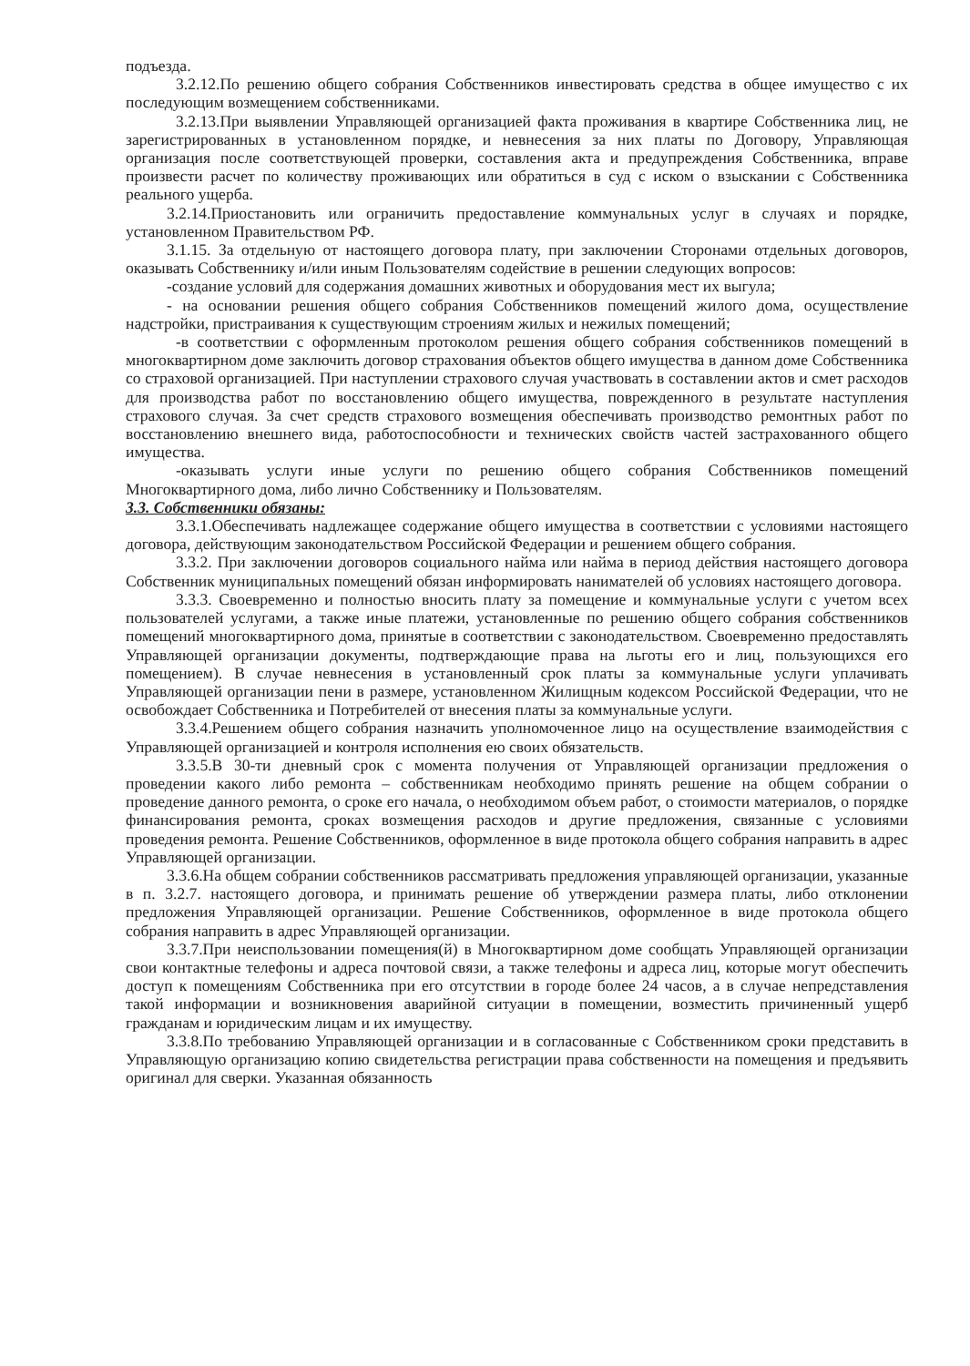подъезда.
3.2.12.По решению общего собрания Собственников инвестировать средства в общее имущество с их последующим возмещением собственниками.
3.2.13.При выявлении Управляющей организацией факта проживания в квартире Собственника лиц, не зарегистрированных в установленном порядке, и невнесения за них платы по Договору, Управляющая организация после соответствующей проверки, составления акта и предупреждения Собственника, вправе произвести расчет по количеству проживающих или обратиться в суд с иском о взыскании с Собственника реального ущерба.
3.2.14.Приостановить или ограничить предоставление коммунальных услуг в случаях и порядке, установленном Правительством РФ.
3.1.15. За отдельную от настоящего договора плату, при заключении Сторонами отдельных договоров, оказывать Собственнику и/или иным Пользователям содействие в решении следующих вопросов:
-создание условий для содержания домашних животных и оборудования мест их выгула;
- на основании решения общего собрания Собственников помещений жилого дома, осуществление надстройки, пристраивания к существующим строениям жилых и нежилых помещений;
-в соответствии с оформленным протоколом решения общего собрания собственников помещений в многоквартирном доме заключить договор страхования объектов общего имущества в данном доме Собственника со страховой организацией. При наступлении страхового случая участвовать в составлении актов и смет расходов для производства работ по восстановлению общего имущества, поврежденного в результате наступления страхового случая. За счет средств страхового возмещения обеспечивать производство ремонтных работ по восстановлению внешнего вида, работоспособности и технических свойств частей застрахованного общего имущества.
-оказывать услуги иные услуги по решению общего собрания Собственников помещений Многоквартирного дома, либо лично Собственнику и Пользователям.
3.3. Собственники обязаны:
3.3.1.Обеспечивать надлежащее содержание общего имущества в соответствии с условиями настоящего договора, действующим законодательством Российской Федерации и решением общего собрания.
3.3.2. При заключении договоров социального найма или найма в период действия настоящего договора Собственник муниципальных помещений обязан информировать нанимателей об условиях настоящего договора.
3.3.3. Своевременно и полностью вносить плату за помещение и коммунальные услуги с учетом всех пользователей услугами, а также иные платежи, установленные по решению общего собрания собственников помещений многоквартирного дома, принятые в соответствии с законодательством. Своевременно предоставлять Управляющей организации документы, подтверждающие права на льготы его и лиц, пользующихся его помещением). В случае невнесения в установленный срок платы за коммунальные услуги уплачивать Управляющей организации пени в размере, установленном Жилищным кодексом Российской Федерации, что не освобождает Собственника и Потребителей от внесения платы за коммунальные услуги.
3.3.4.Решением общего собрания назначить уполномоченное лицо на осуществление взаимодействия с Управляющей организацией и контроля исполнения ею своих обязательств.
3.3.5.В 30-ти дневный срок с момента получения от Управляющей организации предложения о проведении какого либо ремонта – собственникам необходимо принять решение на общем собрании о проведение данного ремонта, о сроке его начала, о необходимом объем работ, о стоимости материалов, о порядке финансирования ремонта, сроках возмещения расходов и другие предложения, связанные с условиями проведения ремонта. Решение Собственников, оформленное в виде протокола общего собрания направить в адрес Управляющей организации.
3.3.6.На общем собрании собственников рассматривать предложения управляющей организации, указанные в п. 3.2.7. настоящего договора, и принимать решение об утверждении размера платы, либо отклонении предложения Управляющей организации. Решение Собственников, оформленное в виде протокола общего собрания направить в адрес Управляющей организации.
3.3.7.При неиспользовании помещения(й) в Многоквартирном доме сообщать Управляющей организации свои контактные телефоны и адреса почтовой связи, а также телефоны и адреса лиц, которые могут обеспечить доступ к помещениям Собственника при его отсутствии в городе более 24 часов, а в случае непредставления такой информации и возникновения аварийной ситуации в помещении, возместить причиненный ущерб гражданам и юридическим лицам и их имуществу.
3.3.8.По требованию Управляющей организации и в согласованные с Собственником сроки представить в Управляющую организацию копию свидетельства регистрации права собственности на помещения и предъявить оригинал для сверки. Указанная обязанность